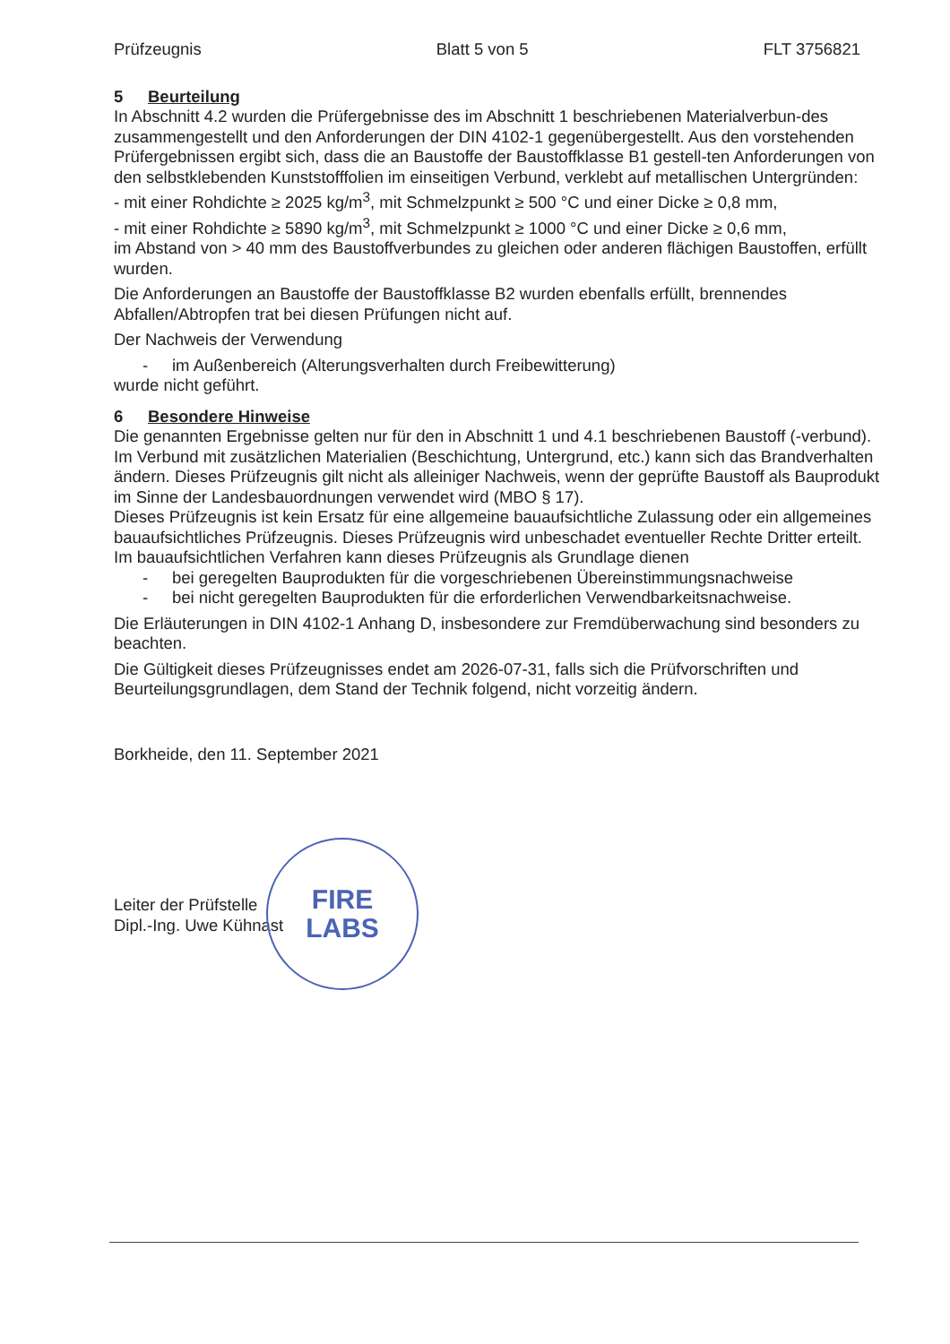Prüfzeugnis Blatt 5 von 5 FLT 3756821
5 Beurteilung
In Abschnitt 4.2 wurden die Prüfergebnisse des im Abschnitt 1 beschriebenen Materialverbun-des zusammengestellt und den Anforderungen der DIN 4102-1 gegenübergestellt. Aus den vorstehenden Prüfergebnissen ergibt sich, dass die an Baustoffe der Baustoffklasse B1 gestell-ten Anforderungen von den selbstklebenden Kunststofffolien im einseitigen Verbund, verklebt auf metallischen Untergründen:
- mit einer Rohdichte ≥ 2025 kg/m<sup>3</sup>, mit Schmelzpunkt ≥ 500 °C und einer Dicke ≥ 0,8 mm,
- mit einer Rohdichte ≥ 5890 kg/m<sup>3</sup>, mit Schmelzpunkt ≥ 1000 °C und einer Dicke ≥ 0,6 mm,
im Abstand von > 40 mm des Baustoffverbundes zu gleichen oder anderen flächigen Baustoffen, erfüllt wurden.
Die Anforderungen an Baustoffe der Baustoffklasse B2 wurden ebenfalls erfüllt, brennendes Abfallen/Abtropfen trat bei diesen Prüfungen nicht auf.
Der Nachweis der Verwendung
- im Außenbereich (Alterungsverhalten durch Freibewitterung)
wurde nicht geführt.
6 Besondere Hinweise
Die genannten Ergebnisse gelten nur für den in Abschnitt 1 und 4.1 beschriebenen Baustoff (-verbund). Im Verbund mit zusätzlichen Materialien (Beschichtung, Untergrund, etc.) kann sich das Brandverhalten ändern. Dieses Prüfzeugnis gilt nicht als alleiniger Nachweis, wenn der geprüfte Baustoff als Bauprodukt im Sinne der Landesbauordnungen verwendet wird (MBO § 17).
Dieses Prüfzeugnis ist kein Ersatz für eine allgemeine bauaufsichtliche Zulassung oder ein allgemeines bauaufsichtliches Prüfzeugnis. Dieses Prüfzeugnis wird unbeschadet eventueller Rechte Dritter erteilt.
Im bauaufsichtlichen Verfahren kann dieses Prüfzeugnis als Grundlage dienen
- bei geregelten Bauprodukten für die vorgeschriebenen Übereinstimmungsnachweise
- bei nicht geregelten Bauprodukten für die erforderlichen Verwendbarkeitsnachweise.
Die Erläuterungen in DIN 4102-1 Anhang D, insbesondere zur Fremdüberwachung sind besonders zu beachten.
Die Gültigkeit dieses Prüfzeugnisses endet am 2026-07-31, falls sich die Prüfvorschriften und Beurteilungsgrundlagen, dem Stand der Technik folgend, nicht vorzeitig ändern.
Borkheide, den 11. September 2021
Leiter der Prüfstelle
Dipl.-Ing. Uwe Kühnast
FIRE
LABS